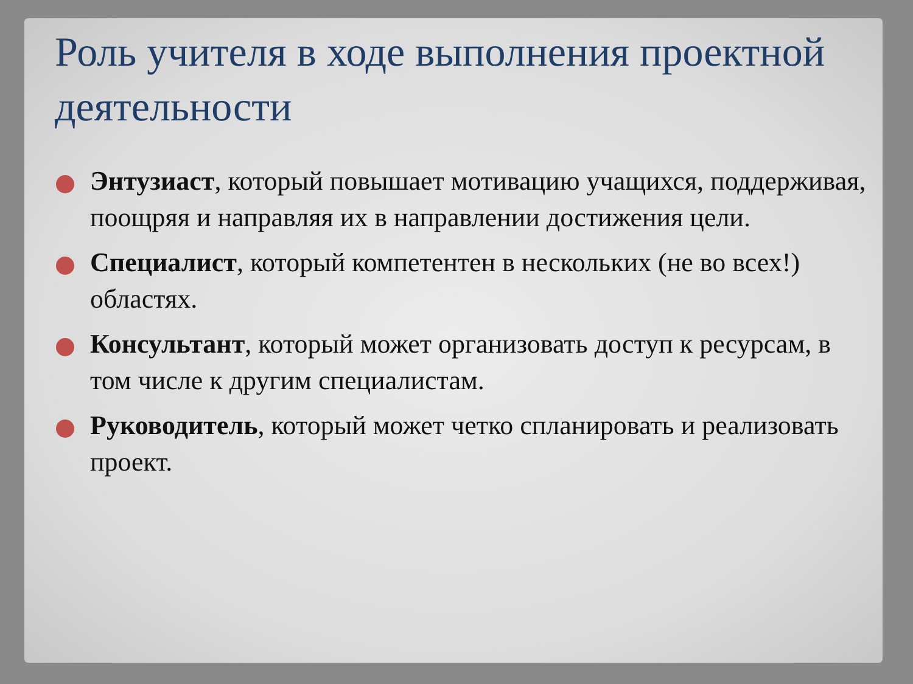Роль учителя в ходе выполнения проектной деятельности
Энтузиаст, который повышает мотивацию учащихся, поддерживая, поощряя и направляя их в направлении достижения цели.
Специалист, который компетентен в нескольких (не во всех!) областях.
Консультант, который может организовать доступ к ресурсам, в том числе к другим специалистам.
Руководитель, который может четко спланировать и реализовать проект.